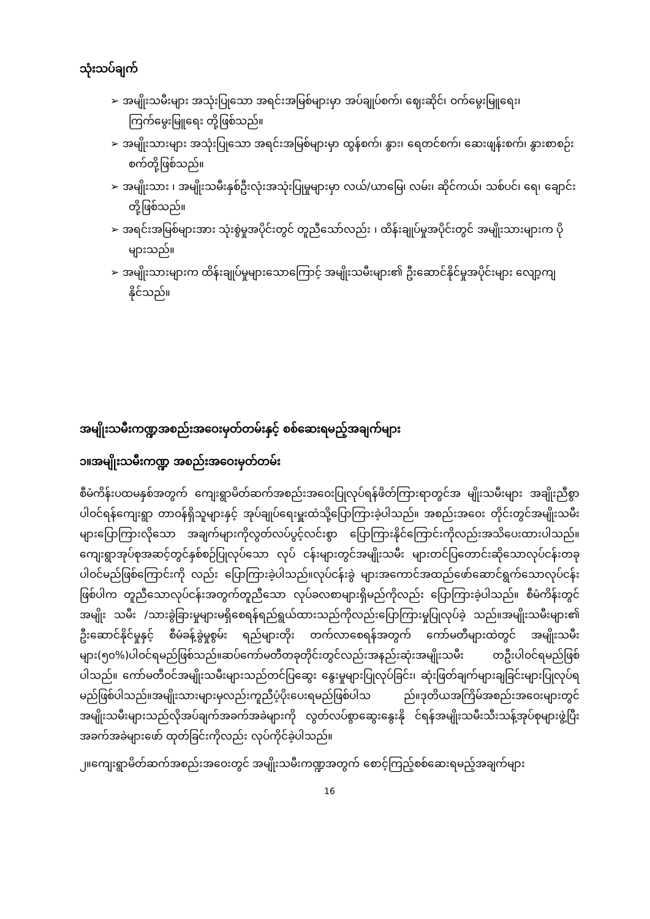သုံးသပ်ချက်
➢ အမျိုးသမီးများ အသုံးပြုသော အရင်းအမြစ်များမှာ အပ်ချုပ်စက်၊ ဈေးဆိုင်၊ ဝက်မွေးမြူရေး၊ ကြက်မွေးမြူရေး တို့ဖြစ်သည်။
➢ အမျိုးသားများ အသုံးပြုသော အရင်းအမြစ်များမှာ ထွန်စက်၊ နွား၊ ရေတင်စက်၊ ဆေးဖျန်းစက်၊ နွားစာစဉ်းစက်တို့ဖြစ်သည်။
➢ အမျိုးသား ၊ အမျိုးသမီးနှစ်ဦးလုံးအသုံးပြုမှုများမှာ လယ်/ယာမြေ၊ လမ်း၊ ဆိုင်ကယ်၊ သစ်ပင်၊ ရေ၊ ချောင်းတို့ဖြစ်သည်။
➢ အရင်းအမြစ်များအား သုံးစွဲမှုအပိုင်းတွင် တူညီသော်လည်း ၊ ထိန်းချုပ်မှုအပိုင်းတွင် အမျိုးသားများက ပိုများသည်။
➢ အမျိုးသားများက ထိန်းချုပ်မှုများသောကြောင့် အမျိုးသမီးများ၏ ဦးဆောင်နိုင်မှုအပိုင်းများ လျော့ကျနိုင်သည်။
အမျိုးသမီးကဏ္ဍအစည်းအဝေးမှတ်တမ်းနှင့် စစ်ဆေးရမည့်အချက်များ
၁။အမျိုးသမီးကဏ္ဍ အစည်းအဝေးမှတ်တမ်း
စီမံကိန်းပထမနှစ်အတွက် ကျေးရွာမိတ်ဆက်အစည်းအဝေးပြုလုပ်ရန်ဖိတ်ကြားရာတွင်အ မျိုးသမီးများ အချိုးညီစွာပါဝင်ရန်ကျေးရွာ တာဝန်ရှိသူများနှင့် အုပ်ချုပ်ရေးမှူးထံသို့ပြောကြားခဲ့ပါသည်။ အစည်းအဝေး တိုင်းတွင်အမျိုးသမီးများပြောကြားလိုသော အချက်များကိုလွတ်လပ်ပွင့်လင်းစွာ ပြောကြားနိုင်ကြောင်းကိုလည်းအသိပေးထားပါသည်။ကျေးရွာအုပ်စုအဆင့်တွင်နှစ်စဉ်ပြုလုပ်သော လုပ် ငန်းများတွင်အမျိုးသမီး များတင်ပြတောင်းဆိုသောလုပ်ငန်းတခုပါဝင်မည်ဖြစ်ကြောင်းကို လည်း ပြောကြားခဲ့ပါသည်။လုပ်ငန်းခွဲ များအကောင်အထည်ဖော်ဆောင်ရွက်သောလုပ်ငန်းဖြစ်ပါက တူညီသောလုပ်ငန်းအတွက်တူညီသော လုပ်ခလစာများရှိမည်ကိုလည်း ပြောကြားခဲ့ပါသည်။ စီမံကိန်းတွင် အမျိုး သမီး /သားခွဲခြားမှုများမရှိစေရန်ရည်ရွယ်ထားသည်ကိုလည်းပြောကြားမှုပြုလုပ်ခဲ့ သည်။အမျိုးသမီးများ၏ ဦးဆောင်နိုင်မှုနှင့် စီမံခန့်ခွဲမှုစွမ်း ရည်များတိုး တက်လာစေရန်အတွက် ကော်မတီများထဲတွင် အမျိုးသမီးများ(၅၀%)ပါဝင်ရမည်ဖြစ်သည်။ဆပ်ကော်မတီတခုတိုင်းတွင်လည်းအနည်းဆုံးအမျိုးသမီး တဦးပါဝင်ရမည်ဖြစ်ပါသည်။ ကော်မတီဝင်အမျိုးသမီးများသည်တင်ပြဆွေး နွေးမှုများပြုလုပ်ခြင်း၊ ဆုံးဖြတ်ချက်များချခြင်းများပြုလုပ်ရမည်ဖြစ်ပါသည်။အမျိုးသားများမှလည်းကူညီပံ့ပိုးပေးရမည်ဖြစ်ပါသ ည်။ဒုတိယအကြိမ်အစည်းအဝေးများတွင်အမျိုးသမီးများသည်လိုအပ်ချက်အခက်အခဲများကို လွတ်လပ်စွာဆွေးနွေးနို င်ရန်အမျိုးသမီးသီးသန့်အုပ်စုများဖွဲ့ပြီးအခက်အခဲများဖော် ထုတ်ခြင်းကိုလည်း လုပ်ကိုင်ခဲ့ပါသည်။
၂။ကျေးရွာမိတ်ဆက်အစည်းအဝေးတွင် အမျိုးသမီးကဏ္ဍအတွက် စောင့်ကြည့်စစ်ဆေးရမည့်အချက်များ
16